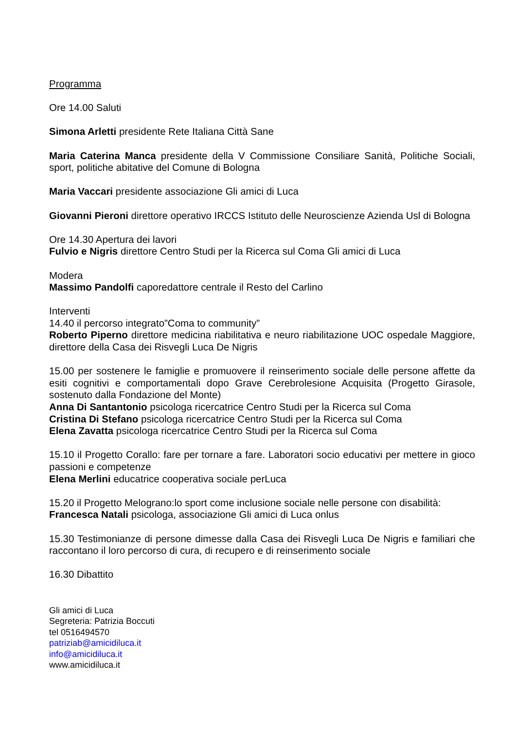Programma
Ore 14.00 Saluti
Simona Arletti presidente Rete Italiana Città Sane
Maria Caterina Manca presidente della V Commissione Consiliare Sanità, Politiche Sociali, sport, politiche abitative del Comune di Bologna
Maria Vaccari presidente associazione Gli amici di Luca
Giovanni Pieroni direttore operativo IRCCS Istituto delle Neuroscienze Azienda Usl di Bologna
Ore 14.30 Apertura dei lavori
Fulvio e Nigris direttore Centro Studi per la Ricerca sul Coma Gli amici di Luca
Modera
Massimo Pandolfi caporedattore centrale il Resto del Carlino
Interventi
14.40 il percorso integrato”Coma to community”
Roberto Piperno direttore medicina riabilitativa e neuro riabilitazione UOC ospedale Maggiore, direttore della Casa dei Risvegli Luca De Nigris
15.00 per sostenere le famiglie e promuovere il reinserimento sociale delle persone affette da esiti cognitivi e comportamentali dopo Grave Cerebrolesione Acquisita (Progetto Girasole, sostenuto dalla Fondazione del Monte)
Anna Di Santantonio psicologa ricercatrice Centro Studi per la Ricerca sul Coma
Cristina Di Stefano psicologa ricercatrice Centro Studi per la Ricerca sul Coma
Elena Zavatta psicologa ricercatrice Centro Studi per la Ricerca sul Coma
15.10 il Progetto Corallo: fare per tornare a fare. Laboratori socio educativi per mettere in gioco passioni e competenze
Elena Merlini educatrice cooperativa sociale perLuca
15.20 il Progetto Melograno:lo sport come inclusione sociale nelle persone con disabilità:
Francesca Natali psicologa, associazione Gli amici di Luca onlus
15.30 Testimonianze di persone dimesse dalla Casa dei Risvegli Luca De Nigris e familiari che raccontano il loro percorso di cura, di recupero e di reinserimento sociale
16.30 Dibattito
Gli amici di Luca
Segreteria: Patrizia Boccuti
tel 0516494570
patriziab@amicidiluca.it
info@amicidiluca.it
www.amicidiluca.it